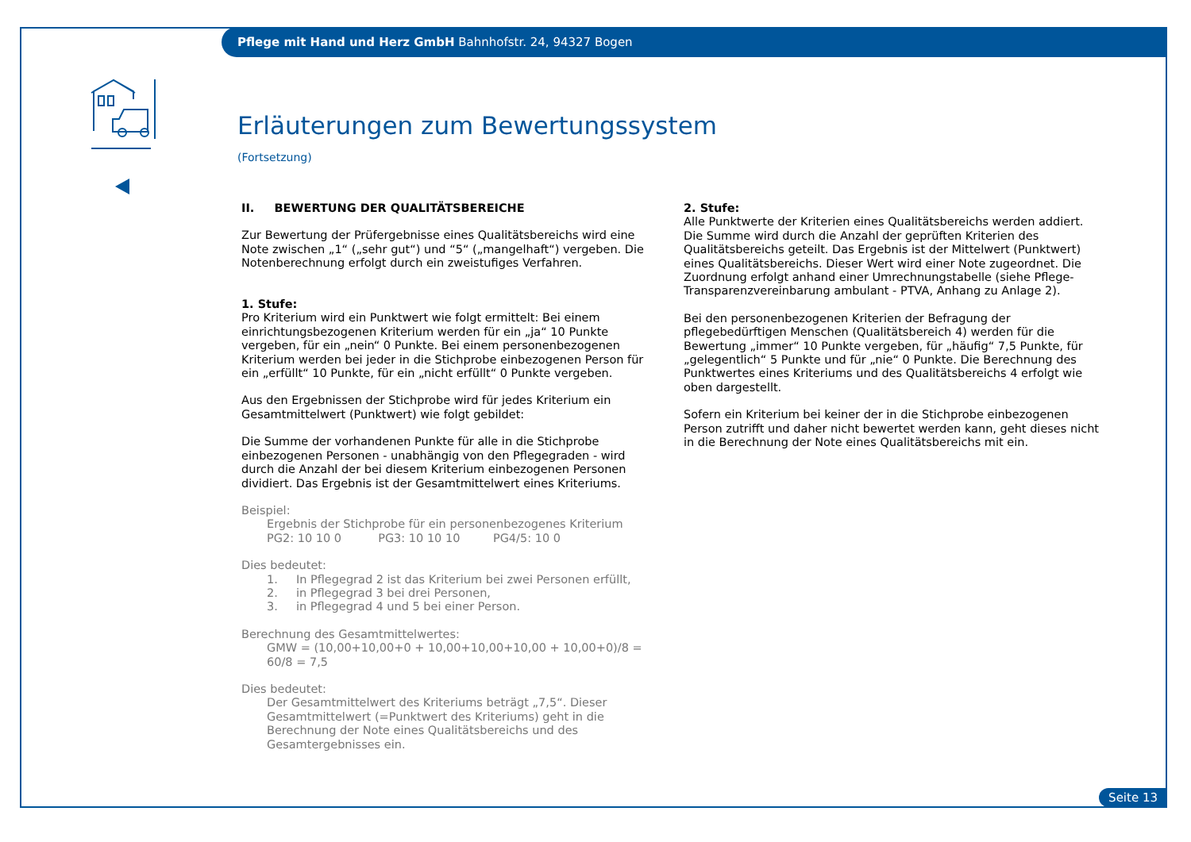Pflege mit Hand und Herz GmbH Bahnhofstr. 24, 94327 Bogen
Erläuterungen zum Bewertungssystem
(Fortsetzung)
II. BEWERTUNG DER QUALITÄTSBEREICHE
Zur Bewertung der Prüfergebnisse eines Qualitätsbereichs wird eine Note zwischen „1“ („sehr gut“) und “5“ („mangelhaft“) vergeben. Die Noten­berechnung erfolgt durch ein zweistufiges Verfahren.
1. Stufe:
Pro Kriterium wird ein Punktwert wie folgt ermittelt: Bei einem einrichtungs­bezogenen Kriterium werden für ein „ja“ 10 Punkte vergeben, für ein „nein“ 0 Punkte. Bei einem personenbezogenen Kriterium werden bei jeder in die Stichprobe einbezogenen Person für ein „erfüllt“ 10 Punkte, für ein „nicht erfüllt“ 0 Punkte vergeben.
Aus den Ergebnissen der Stichprobe wird für jedes Kriterium ein Gesamt­mittelwert (Punktwert) wie folgt gebildet:
Die Summe der vorhandenen Punkte für alle in die Stichprobe einbezogenen Personen - unabhängig von den Pflegegraden - wird durch die Anzahl der bei diesem Kriterium einbezogenen Personen dividiert. Das Ergebnis ist der Gesamtmittelwert eines Kriteriums.
Beispiel:
Ergebnis der Stichprobe für ein personenbezogenes Kriterium
PG2: 10 10 0 PG3: 10 10 10 PG4/5: 10 0
Dies bedeutet:
1. In Pflegegrad 2 ist das Kriterium bei zwei Personen erfüllt,
2. in Pflegegrad 3 bei drei Personen,
3. in Pflegegrad 4 und 5 bei einer Person.
Berechnung des Gesamtmittelwertes:
GMW = (10,00+10,00+0 + 10,00+10,00+10,00 + 10,00+0)/8 = 60/8 = 7,5
Dies bedeutet:
Der Gesamtmittelwert des Kriteriums beträgt „7,5“. Dieser Gesamt­mittelwert (=Punktwert des Kriteriums) geht in die Berechnung der Note eines Qualitätsbereichs und des Gesamtergebnisses ein.
2. Stufe:
Alle Punktwerte der Kriterien eines Qualitätsbereichs werden addiert. Die Summe wird durch die Anzahl der geprüften Kriterien des Qualitätsbereichs geteilt. Das Ergebnis ist der Mittelwert (Punktwert) eines Qualitätsbereichs. Dieser Wert wird einer Note zugeordnet. Die Zuordnung erfolgt anhand einer Umrechnungstabelle (siehe Pflege-Transparenzvereinbarung ambulant - PTVA, Anhang zu Anlage 2).
Bei den personenbezogenen Kriterien der Befragung der pflegebedürftigen Menschen (Qualitätsbereich 4) werden für die Bewertung „immer“ 10 Punkte vergeben, für „häufig“ 7,5 Punkte, für „gelegentlich“ 5 Punkte und für „nie“ 0 Punkte. Die Berechnung des Punktwertes eines Kriteriums und des Qualitätsbereichs 4 erfolgt wie oben dargestellt.
Sofern ein Kriterium bei keiner der in die Stichprobe einbezogenen Person zutrifft und daher nicht bewertet werden kann, geht dieses nicht in die Berechnung der Note eines Qualitätsbereichs mit ein.
Seite 13